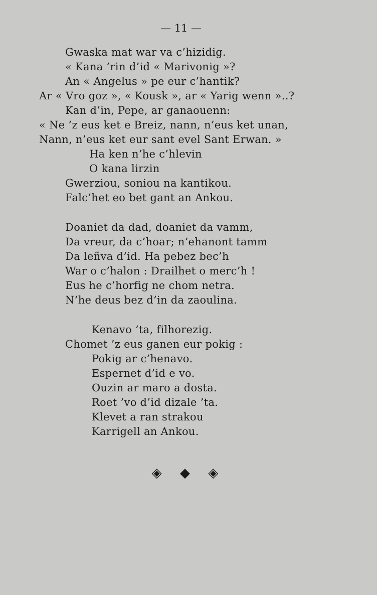— 11 —
Gwaska mat war va c’hizidig.
« Kana ’rin d’id « Marivonig »?
An « Angelus » pe eur c’hantik?
Ar « Vro goz », « Kousk », ar « Yarig wenn »..?
Kan d’in, Pepe, ar ganaouenn:
« Ne ’z eus ket e Breiz, nann, n’eus ket unan,
Nann, n’eus ket eur sant evel Sant Erwan. »
Ha ken n’he c’hlevin
O kana lirzin
Gwerziou, soniou na kantikou.
Falc’het eo bet gant an Ankou.
Doaniet da dad, doaniet da vamm,
Da vreur, da c’hoar; n’ehanont tamm
Da leñva d’id. Ha pebez bec’h
War o c’halon : Drailhet o merc’h !
Eus he c’horfig ne chom netra.
N’he deus bez d’in da zaoulina.
Kenavo ’ta, filhorezig.
Chomet ’z eus ganen eur pokig :
Pokig ar c’henavo.
Espernet d’id e vo.
Ouzin ar maro a dosta.
Roet ’vo d’id dizale ’ta.
Klevet a ran strakou
Karrigell an Ankou.
◈ ◆ ◈